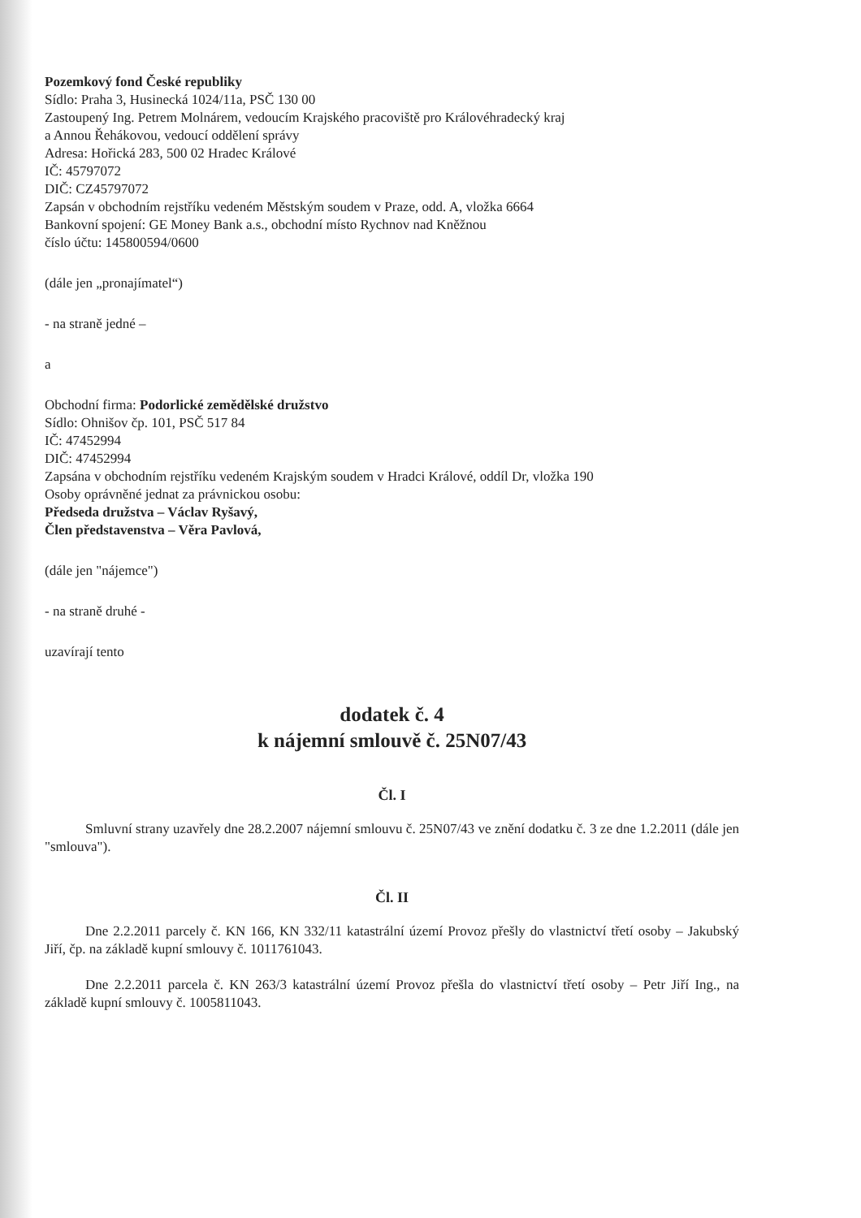Pozemkový fond České republiky
Sídlo: Praha 3, Husinecká 1024/11a, PSČ 130 00
Zastoupený Ing. Petrem Molnárem, vedoucím Krajského pracoviště pro Královéhradecký kraj
a Annou Řehákovou, vedoucí oddělení správy
Adresa: Hořická 283, 500 02 Hradec Králové
IČ: 45797072
DIČ: CZ45797072
Zapsán v obchodním rejstříku vedeném Městským soudem v Praze, odd. A, vložka 6664
Bankovní spojení: GE Money Bank a.s., obchodní místo Rychnov nad Kněžnou
číslo účtu: 145800594/0600
(dále jen „pronajímatel“)
- na straně jedné –
a
Obchodní firma: Podorlické zemědělské družstvo
Sídlo: Ohnišov čp. 101, PSČ 517 84
IČ: 47452994
DIČ: 47452994
Zapsána v obchodním rejstříku vedeném Krajským soudem v Hradci Králové, oddíl Dr, vložka 190
Osoby oprávněné jednat za právnickou osobu:
Předseda družstva – Václav Ryšavý,
Člen představenstva – Věra Pavlová,
(dále jen "nájemce")
- na straně druhé -
uzavírají tento
dodatek č. 4
k nájemní smlouvě č. 25N07/43
Čl. I
Smluvní strany uzavřely dne 28.2.2007 nájemní smlouvu č. 25N07/43 ve znění dodatku č. 3 ze dne 1.2.2011 (dále jen "smlouva").
Čl. II
Dne 2.2.2011 parcely č. KN 166, KN 332/11 katastrální území Provoz přešly do vlastnictví třetí osoby – Jakubský Jiří, čp. na základě kupní smlouvy č. 1011761043.
Dne 2.2.2011 parcela č. KN 263/3 katastrální území Provoz přešla do vlastnictví třetí osoby – Petr Jiří Ing., na základě kupní smlouvy č. 1005811043.